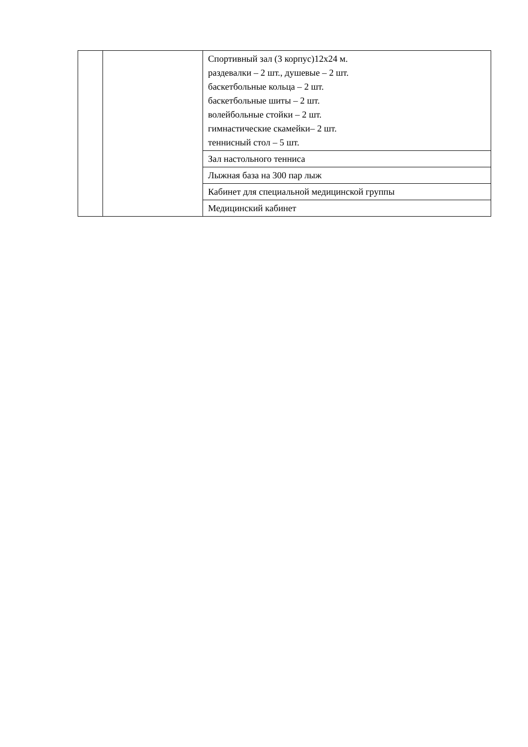| | | Спортивный зал (3 корпус)12х24 м. раздевалки – 2 шт., душевые – 2 шт. баскетбольные кольца – 2 шт. баскетбольные шиты – 2 шт. волейбольные стойки – 2 шт. гимнастические скамейки– 2 шт. теннисный стол – 5 шт. |
| | | Зал настольного тенниса |
| | | Лыжная база на 300 пар лыж |
| | | Кабинет для специальной медицинской группы |
| | | Медицинский кабинет |